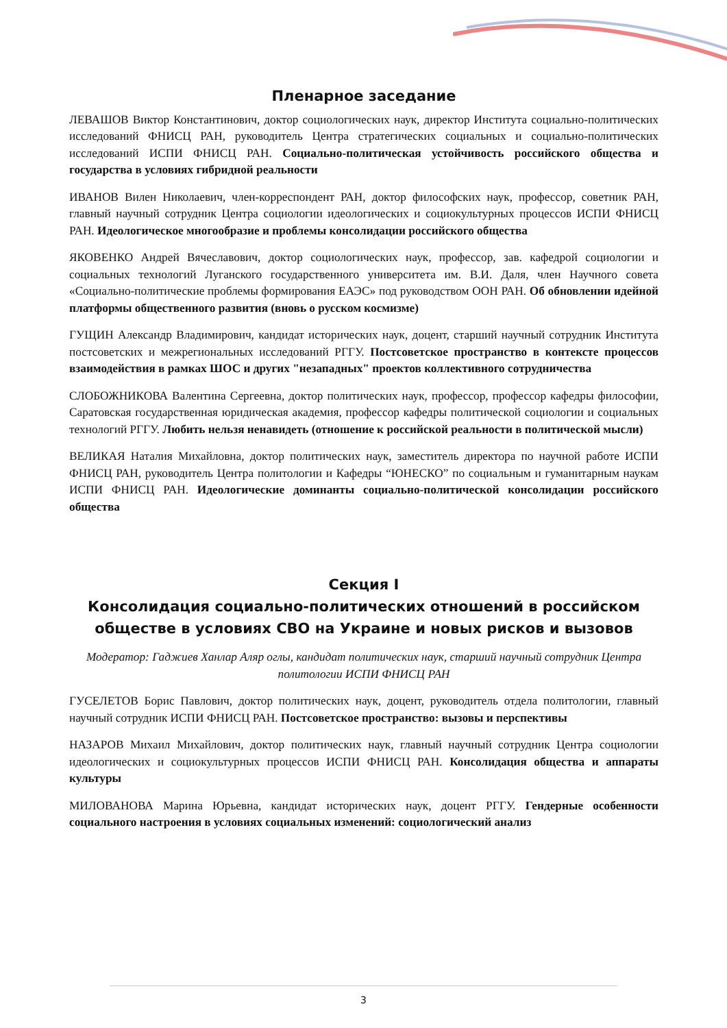Пленарное заседание
ЛЕВАШОВ Виктор Константинович, доктор социологических наук, директор Института социально-политических исследований ФНИСЦ РАН, руководитель Центра стратегических социальных и социально-политических исследований ИСПИ ФНИСЦ РАН. Социально-политическая устойчивость российского общества и государства в условиях гибридной реальности
ИВАНОВ Вилен Николаевич, член-корреспондент РАН, доктор философских наук, профессор, советник РАН, главный научный сотрудник Центра социологии идеологических и социокультурных процессов ИСПИ ФНИСЦ РАН. Идеологическое многообразие и проблемы консолидации российского общества
ЯКОВЕНКО Андрей Вячеславович, доктор социологических наук, профессор, зав. кафедрой социологии и социальных технологий Луганского государственного университета им. В.И. Даля, член Научного совета «Социально-политические проблемы формирования ЕАЭС» под руководством ООН РАН. Об обновлении идейной платформы общественного развития (вновь о русском космизме)
ГУЩИН Александр Владимирович, кандидат исторических наук, доцент, старший научный сотрудник Института постсоветских и межрегиональных исследований РГГУ. Постсоветское пространство в контексте процессов взаимодействия в рамках ШОС и других "незападных" проектов коллективного сотрудничества
СЛОБОЖНИКОВА Валентина Сергеевна, доктор политических наук, профессор, профессор кафедры философии, Саратовская государственная юридическая академия, профессор кафедры политической социологии и социальных технологий РГГУ. Любить нельзя ненавидеть (отношение к российской реальности в политической мысли)
ВЕЛИКАЯ Наталия Михайловна, доктор политических наук, заместитель директора по научной работе ИСПИ ФНИСЦ РАН, руководитель Центра политологии и Кафедры “ЮНЕСКО” по социальным и гуманитарным наукам ИСПИ ФНИСЦ РАН. Идеологические доминанты социально-политической консолидации российского общества
Секция I
Консолидация социально-политических отношений в российском обществе в условиях СВО на Украине и новых рисков и вызовов
Модератор: Гаджиев Ханлар Аляр оглы, кандидат политических наук, старший научный сотрудник Центра политологии ИСПИ ФНИСЦ РАН
ГУСЕЛЕТОВ Борис Павлович, доктор политических наук, доцент, руководитель отдела политологии, главный научный сотрудник ИСПИ ФНИСЦ РАН. Постсоветское пространство: вызовы и перспективы
НАЗАРОВ Михаил Михайлович, доктор политических наук, главный научный сотрудник Центра социологии идеологических и социокультурных процессов ИСПИ ФНИСЦ РАН. Консолидация общества и аппараты культуры
МИЛОВАНОВА Марина Юрьевна, кандидат исторических наук, доцент РГГУ. Гендерные особенности социального настроения в условиях социальных изменений: социологический анализ
3